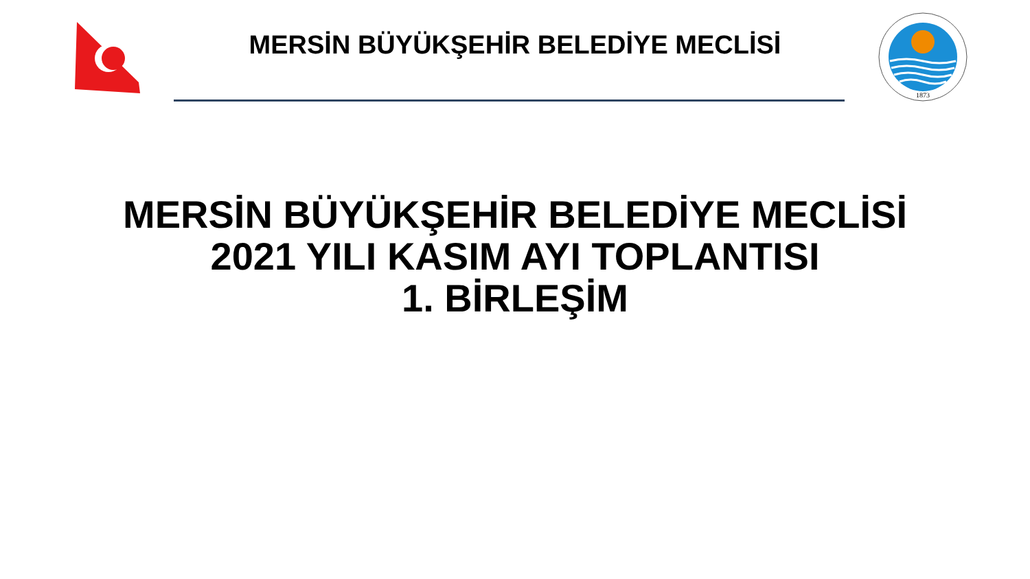1873
MERSİN BÜYÜKŞEHİR BELEDİYE MECLİSİ
MERSİN BÜYÜKŞEHİR BELEDİYE MECLİSİ
2021 YILI KASIM AYI TOPLANTISI
1. BİRLEŞİM